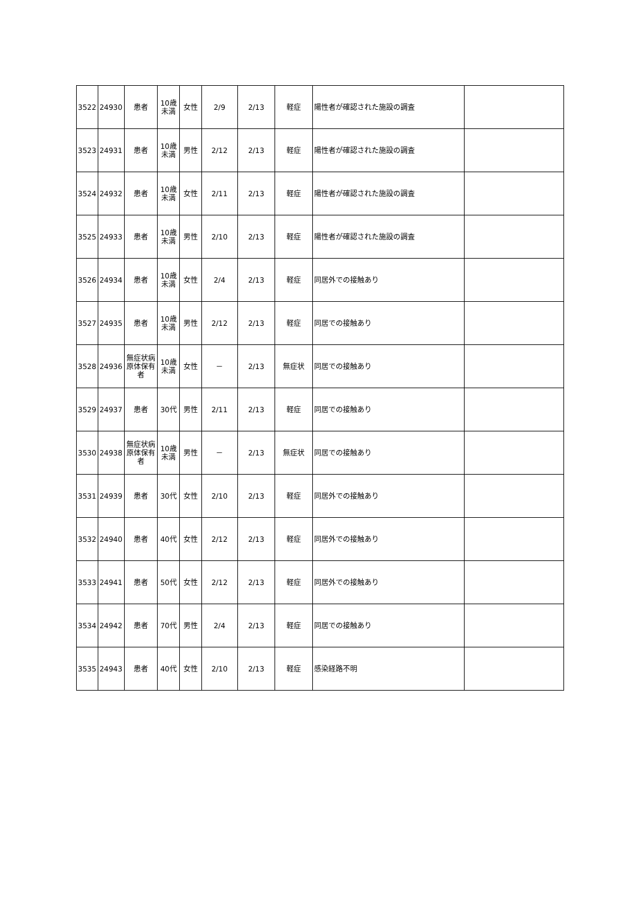| 3522 | 24930 | 患者 | 10歳 未満 | 女性 | 2/9 | 2/13 | 軽症 | 陽性者が確認された施設の調査 | |
| 3523 | 24931 | 患者 | 10歳 未満 | 男性 | 2/12 | 2/13 | 軽症 | 陽性者が確認された施設の調査 | |
| 3524 | 24932 | 患者 | 10歳 未満 | 女性 | 2/11 | 2/13 | 軽症 | 陽性者が確認された施設の調査 | |
| 3525 | 24933 | 患者 | 10歳 未満 | 男性 | 2/10 | 2/13 | 軽症 | 陽性者が確認された施設の調査 | |
| 3526 | 24934 | 患者 | 10歳 未満 | 女性 | 2/4 | 2/13 | 軽症 | 同居外での接触あり | |
| 3527 | 24935 | 患者 | 10歳 未満 | 男性 | 2/12 | 2/13 | 軽症 | 同居での接触あり | |
| 3528 | 24936 | 無症状病原体保有者 | 10歳 未満 | 女性 | － | 2/13 | 無症状 | 同居での接触あり | |
| 3529 | 24937 | 患者 | 30代 | 男性 | 2/11 | 2/13 | 軽症 | 同居での接触あり | |
| 3530 | 24938 | 無症状病原体保有者 | 10歳 未満 | 男性 | － | 2/13 | 無症状 | 同居での接触あり | |
| 3531 | 24939 | 患者 | 30代 | 女性 | 2/10 | 2/13 | 軽症 | 同居外での接触あり | |
| 3532 | 24940 | 患者 | 40代 | 女性 | 2/12 | 2/13 | 軽症 | 同居外での接触あり | |
| 3533 | 24941 | 患者 | 50代 | 女性 | 2/12 | 2/13 | 軽症 | 同居外での接触あり | |
| 3534 | 24942 | 患者 | 70代 | 男性 | 2/4 | 2/13 | 軽症 | 同居での接触あり | |
| 3535 | 24943 | 患者 | 40代 | 女性 | 2/10 | 2/13 | 軽症 | 感染経路不明 | |